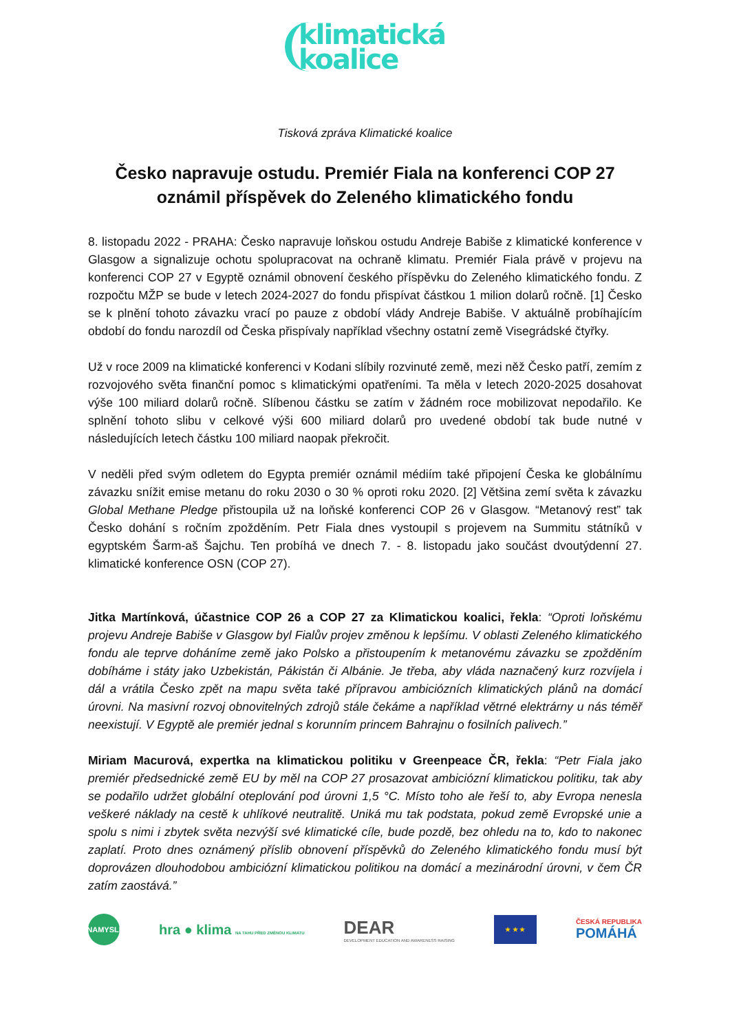klimatická
koalice
Tisková zpráva Klimatické koalice
Česko napravuje ostudu. Premiér Fiala na konferenci COP 27 oznámil příspěvek do Zeleného klimatického fondu
8. listopadu 2022 - PRAHA: Česko napravuje loňskou ostudu Andreje Babiše z klimatické konference v Glasgow a signalizuje ochotu spolupracovat na ochraně klimatu. Premiér Fiala právě v projevu na konferenci COP 27 v Egyptě oznámil obnovení českého příspěvku do Zeleného klimatického fondu. Z rozpočtu MŽP se bude v letech 2024-2027 do fondu přispívat částkou 1 milion dolarů ročně. [1] Česko se k plnění tohoto závazku vrací po pauze z období vlády Andreje Babiše. V aktuálně probíhajícím období do fondu narozdíl od Česka přispívaly například všechny ostatní země Visegrádské čtyřky.
Už v roce 2009 na klimatické konferenci v Kodani slíbily rozvinuté země, mezi něž Česko patří, zemím z rozvojového světa finanční pomoc s klimatickými opatřeními. Ta měla v letech 2020-2025 dosahovat výše 100 miliard dolarů ročně. Slíbenou částku se zatím v žádném roce mobilizovat nepodařilo. Ke splnění tohoto slibu v celkové výši 600 miliard dolarů pro uvedené období tak bude nutné v následujících letech částku 100 miliard naopak překročit.
V neděli před svým odletem do Egypta premiér oznámil médiím také připojení Česka ke globálnímu závazku snížit emise metanu do roku 2030 o 30 % oproti roku 2020. [2] Většina zemí světa k závazku Global Methane Pledge přistoupila už na loňské konferenci COP 26 v Glasgow. “Metanový rest” tak Česko dohání s ročním zpožděním. Petr Fiala dnes vystoupil s projevem na Summitu státníků v egyptském Šarm-aš Šajchu. Ten probíhá ve dnech 7. - 8. listopadu jako součást dvoutýdenní 27. klimatické konference OSN (COP 27).
Jitka Martínková, účastnice COP 26 a COP 27 za Klimatickou koalici, řekla: “Oproti loňskému projevu Andreje Babiše v Glasgow byl Fialův projev změnou k lepšímu. V oblasti Zeleného klimatického fondu ale teprve doháníme země jako Polsko a přistoupením k metanovému závazku se zpožděním dobíháme i státy jako Uzbekistán, Pákistán či Albánie. Je třeba, aby vláda naznačený kurz rozvíjela i dál a vrátila Česko zpět na mapu světa také přípravou ambiciózních klimatických plánů na domácí úrovni. Na masivní rozvoj obnovitelných zdrojů stále čekáme a například větrné elektrárny u nás téměř neexistují. V Egyptě ale premiér jednal s korunním princem Bahrajnu o fosilních palivech.”
Miriam Macurová, expertka na klimatickou politiku v Greenpeace ČR, řekla: “Petr Fiala jako premiér předsednické země EU by měl na COP 27 prosazovat ambiciózní klimatickou politiku, tak aby se podařilo udržet globální oteplování pod úrovni 1,5 °C. Místo toho ale řeší to, aby Evropa nenesla veškeré náklady na cestě k uhlíkové neutralitě. Uniká mu tak podstata, pokud země Evropské unie a spolu s nimi i zbytek světa nezvýší své klimatické cíle, bude pozdě, bez ohledu na to, kdo to nakonec zaplatí. Proto dnes oznámený příslib obnovení příspěvků do Zeleného klimatického fondu musí být doprovázen dlouhodobou ambiciózní klimatickou politikou na domácí a mezinárodní úrovni, v čem ČR zatím zaostává.”
NAMYSLI
hra ● klima NA TAHU PŘED ZMĚNOU KLIMATU
DEAR
DEVELOPMENT EDUCATION AND AWARENESS RAISING
★ ★ ★
ČESKÁ REPUBLIKA
POMÁHÁ